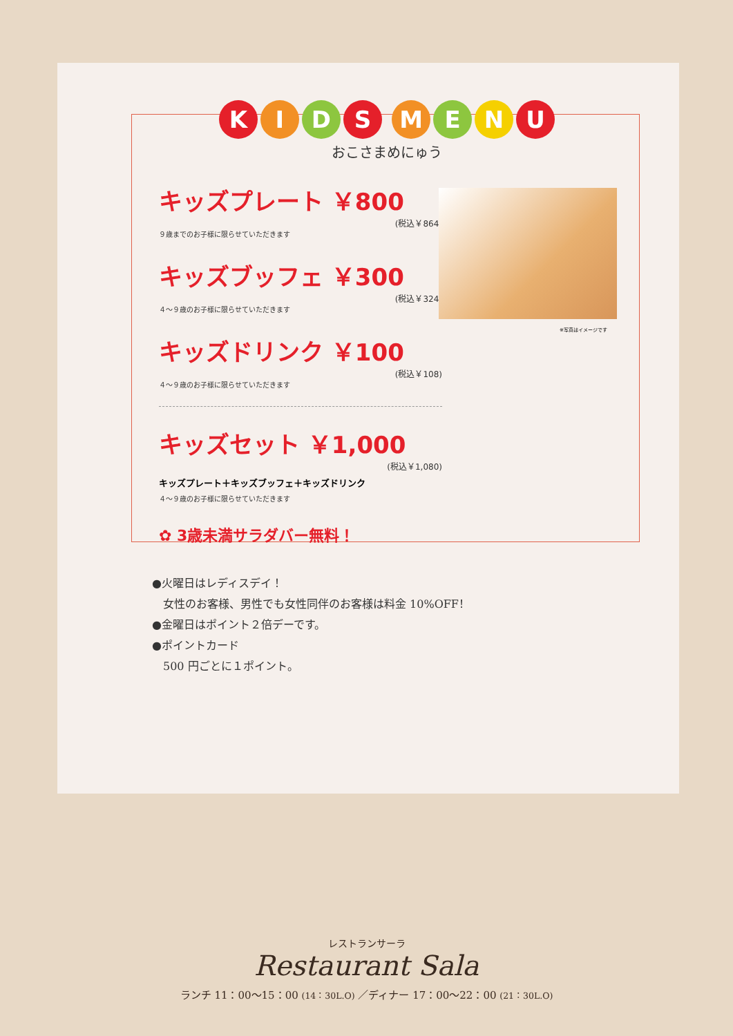KIDS MENU
おこさまめにゅう
キッズプレート ￥800
(税込￥864)
９歳までのお子様に限らせていただきます
キッズブッフェ ￥300
(税込￥324)
４～９歳のお子様に限らせていただきます
キッズドリンク ￥100
(税込￥108)
４～９歳のお子様に限らせていただきます
キッズセット ￥1,000
(税込￥1,080)
キッズプレート＋キッズブッフェ＋キッズドリンク
４～９歳のお子様に限らせていただきます
✿ 3歳未満サラダバー無料！
※写真はイメージです
●火曜日はレディスデイ！
　女性のお客様、男性でも女性同伴のお客様は料金 10%OFF！
●金曜日はポイント２倍デーです。
●ポイントカード
　500 円ごとに１ポイント。
レストランサーラ
Restaurant Sala
ランチ 11：00～15：00 (14：30L.O) ／ディナー 17：00～22：00 (21：30L.O)